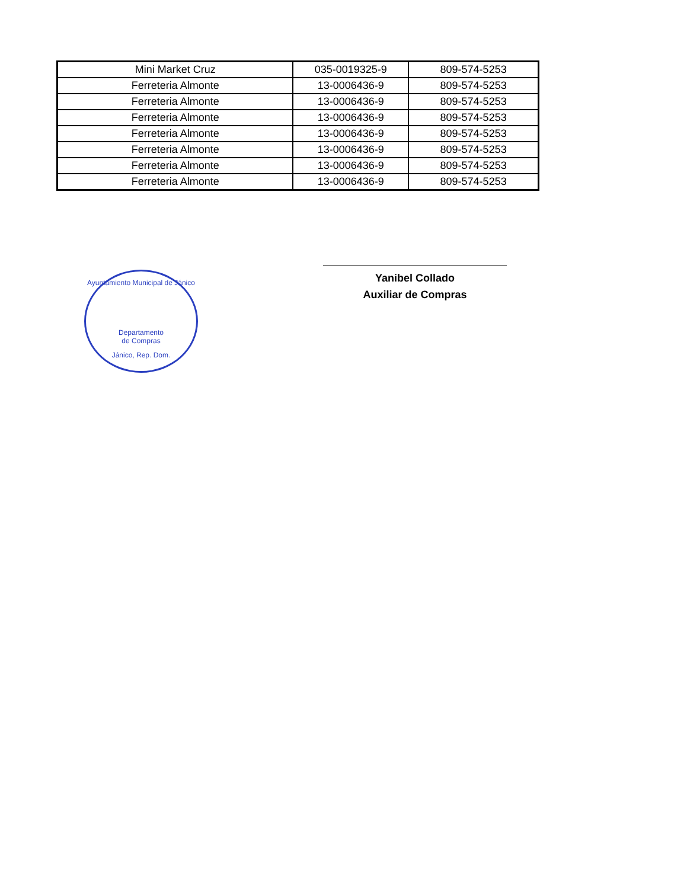| Mini Market Cruz | 035-0019325-9 | 809-574-5253 |
| Ferreteria Almonte | 13-0006436-9 | 809-574-5253 |
| Ferreteria Almonte | 13-0006436-9 | 809-574-5253 |
| Ferreteria Almonte | 13-0006436-9 | 809-574-5253 |
| Ferreteria Almonte | 13-0006436-9 | 809-574-5253 |
| Ferreteria Almonte | 13-0006436-9 | 809-574-5253 |
| Ferreteria Almonte | 13-0006436-9 | 809-574-5253 |
| Ferreteria Almonte | 13-0006436-9 | 809-574-5253 |
Ayuntamiento Municipal de Jánico
Departamento
de Compras
Jánico, Rep. Dom.
Yanibel Collado
Auxiliar de Compras